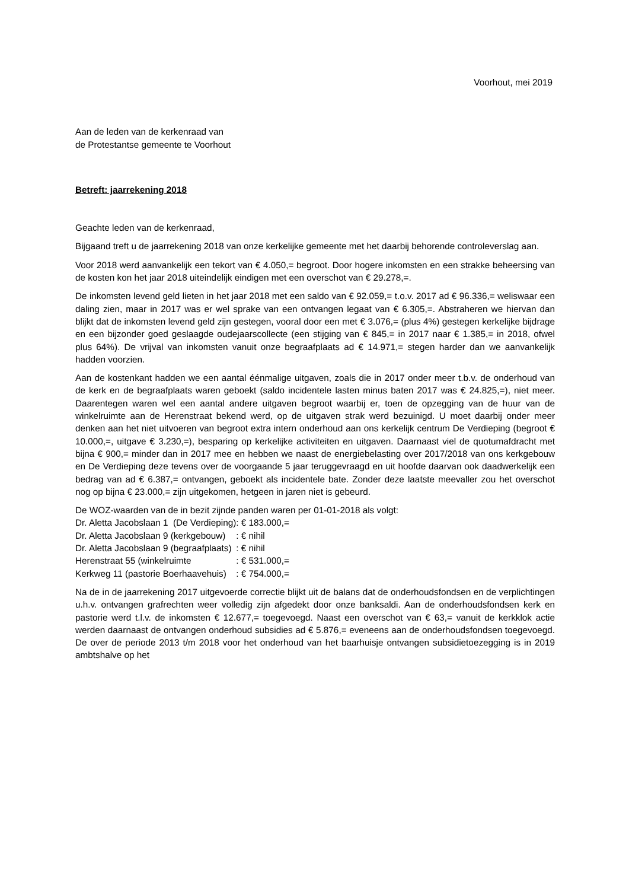Voorhout, mei 2019
Aan de leden van de kerkenraad van
de Protestantse gemeente te Voorhout
Betreft: jaarrekening 2018
Geachte leden van de kerkenraad,
Bijgaand treft u de jaarrekening 2018 van onze kerkelijke gemeente met het daarbij behorende controleverslag aan.
Voor 2018 werd aanvankelijk een tekort van € 4.050,= begroot. Door hogere inkomsten en een strakke beheersing van de kosten kon het jaar 2018 uiteindelijk eindigen met een overschot van € 29.278,=.
De inkomsten levend geld lieten in het jaar 2018 met een saldo van € 92.059,= t.o.v. 2017 ad € 96.336,= weliswaar een daling zien, maar in 2017 was er wel sprake van een ontvangen legaat van € 6.305,=. Abstraheren we hiervan dan blijkt dat de inkomsten levend geld zijn gestegen, vooral door een met € 3.076,= (plus 4%) gestegen kerkelijke bijdrage en een bijzonder goed geslaagde oudejaarscollecte (een stijging van € 845,= in 2017 naar € 1.385,= in 2018, ofwel plus 64%). De vrijval van inkomsten vanuit onze begraafplaats ad € 14.971,= stegen harder dan we aanvankelijk hadden voorzien.
Aan de kostenkant hadden we een aantal éénmalige uitgaven, zoals die in 2017 onder meer t.b.v. de onderhoud van de kerk en de begraafplaats waren geboekt (saldo incidentele lasten minus baten 2017 was € 24.825,=), niet meer. Daarentegen waren wel een aantal andere uitgaven begroot waarbij er, toen de opzegging van de huur van de winkelruimte aan de Herenstraat bekend werd, op de uitgaven strak werd bezuinigd. U moet daarbij onder meer denken aan het niet uitvoeren van begroot extra intern onderhoud aan ons kerkelijk centrum De Verdieping (begroot € 10.000,=, uitgave € 3.230,=), besparing op kerkelijke activiteiten en uitgaven. Daarnaast viel de quotumafdracht met bijna € 900,= minder dan in 2017 mee en hebben we naast de energiebelasting over 2017/2018 van ons kerkgebouw en De Verdieping deze tevens over de voorgaande 5 jaar teruggevraagd en uit hoofde daarvan ook daadwerkelijk een bedrag van ad € 6.387,= ontvangen, geboekt als incidentele bate. Zonder deze laatste meevaller zou het overschot nog op bijna € 23.000,= zijn uitgekomen, hetgeen in jaren niet is gebeurd.
De WOZ-waarden van de in bezit zijnde panden waren per 01-01-2018 als volgt:
| Dr. Aletta Jacobslaan 1 (De Verdieping) | : € 183.000,= |
| Dr. Aletta Jacobslaan 9 (kerkgebouw) | : € nihil |
| Dr. Aletta Jacobslaan 9 (begraafplaats) | : € nihil |
| Herenstraat 55 (winkelruimte | : € 531.000,= |
| Kerkweg 11 (pastorie Boerhaavehuis) | : € 754.000,= |
Na de in de jaarrekening 2017 uitgevoerde correctie blijkt uit de balans dat de onderhoudsfondsen en de verplichtingen u.h.v. ontvangen grafrechten weer volledig zijn afgedekt door onze banksaldi. Aan de onderhoudsfondsen kerk en pastorie werd t.l.v. de inkomsten € 12.677,= toegevoegd. Naast een overschot van € 63,= vanuit de kerkklok actie werden daarnaast de ontvangen onderhoud subsidies ad € 5.876,= eveneens aan de onderhoudsfondsen toegevoegd. De over de periode 2013 t/m 2018 voor het onderhoud van het baarhuisje ontvangen subsidietoezegging is in 2019 ambtshalve op het